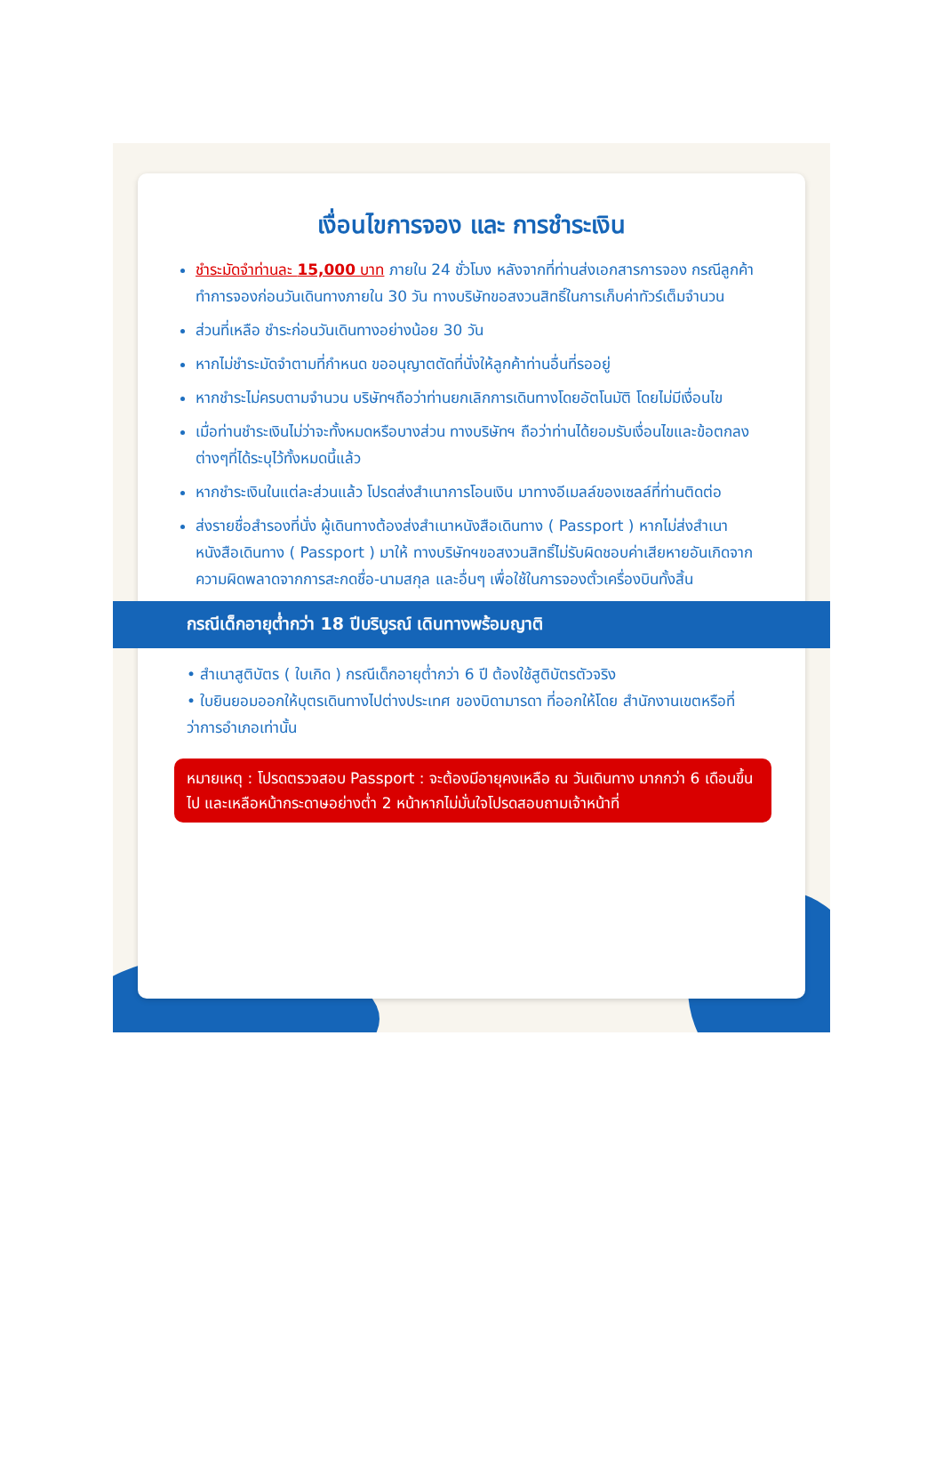เงื่อนไขการจอง และ การชำระเงิน
ชำระมัดจำท่านละ 15,000 บาท ภายใน 24 ชั่วโมง หลังจากที่ท่านส่งเอกสารการจอง กรณีลูกค้าทำการจองก่อนวันเดินทางภายใน 30 วัน ทางบริษัทขอสงวนสิทธิ์ในการเก็บค่าทัวร์เต็มจำนวน
ส่วนที่เหลือ ชำระก่อนวันเดินทางอย่างน้อย 30 วัน
หากไม่ชำระมัดจำตามที่กำหนด ขออนุญาตตัดที่นั่งให้ลูกค้าท่านอื่นที่รออยู่
หากชำระไม่ครบตามจำนวน บริษัทฯถือว่าท่านยกเลิกการเดินทางโดยอัตโนมัติ โดยไม่มีเงื่อนไข
เมื่อท่านชำระเงินไม่ว่าจะทั้งหมดหรือบางส่วน ทางบริษัทฯ ถือว่าท่านได้ยอมรับเงื่อนไขและข้อตกลงต่างๆที่ได้ระบุไว้ทั้งหมดนี้แล้ว
หากชำระเงินในแต่ละส่วนแล้ว โปรดส่งสำเนาการโอนเงิน มาทางอีเมลล์ของเซลล์ที่ท่านติดต่อ
ส่งรายชื่อสำรองที่นั่ง ผู้เดินทางต้องส่งสำเนาหนังสือเดินทาง ( Passport ) หากไม่ส่งสำเนาหนังสือเดินทาง ( Passport ) มาให้ ทางบริษัทฯขอสงวนสิทธิ์ไม่รับผิดชอบค่าเสียหายอันเกิดจากความผิดพลาดจากการสะกดชื่อ-นามสกุล และอื่นๆ เพื่อใช้ในการจองตั๋วเครื่องบินทั้งสิ้น
กรณีเด็กอายุต่ำกว่า 18 ปีบริบูรณ์ เดินทางพร้อมญาติ
• สำเนาสูติบัตร ( ใบเกิด ) กรณีเด็กอายุต่ำกว่า 6 ปี ต้องใช้สูติบัตรตัวจริง
• ใบยินยอมออกให้บุตรเดินทางไปต่างประเทศ ของบิดามารดา ที่ออกให้โดย สำนักงานเขตหรือที่ว่าการอำเภอเท่านั้น
หมายเหตุ : โปรดตรวจสอบ Passport : จะต้องมีอายุคงเหลือ ณ วันเดินทาง มากกว่า 6 เดือนขึ้นไป และเหลือหน้ากระดาษอย่างต่ำ 2 หน้าหากไม่มั่นใจโปรดสอบถามเจ้าหน้าที่